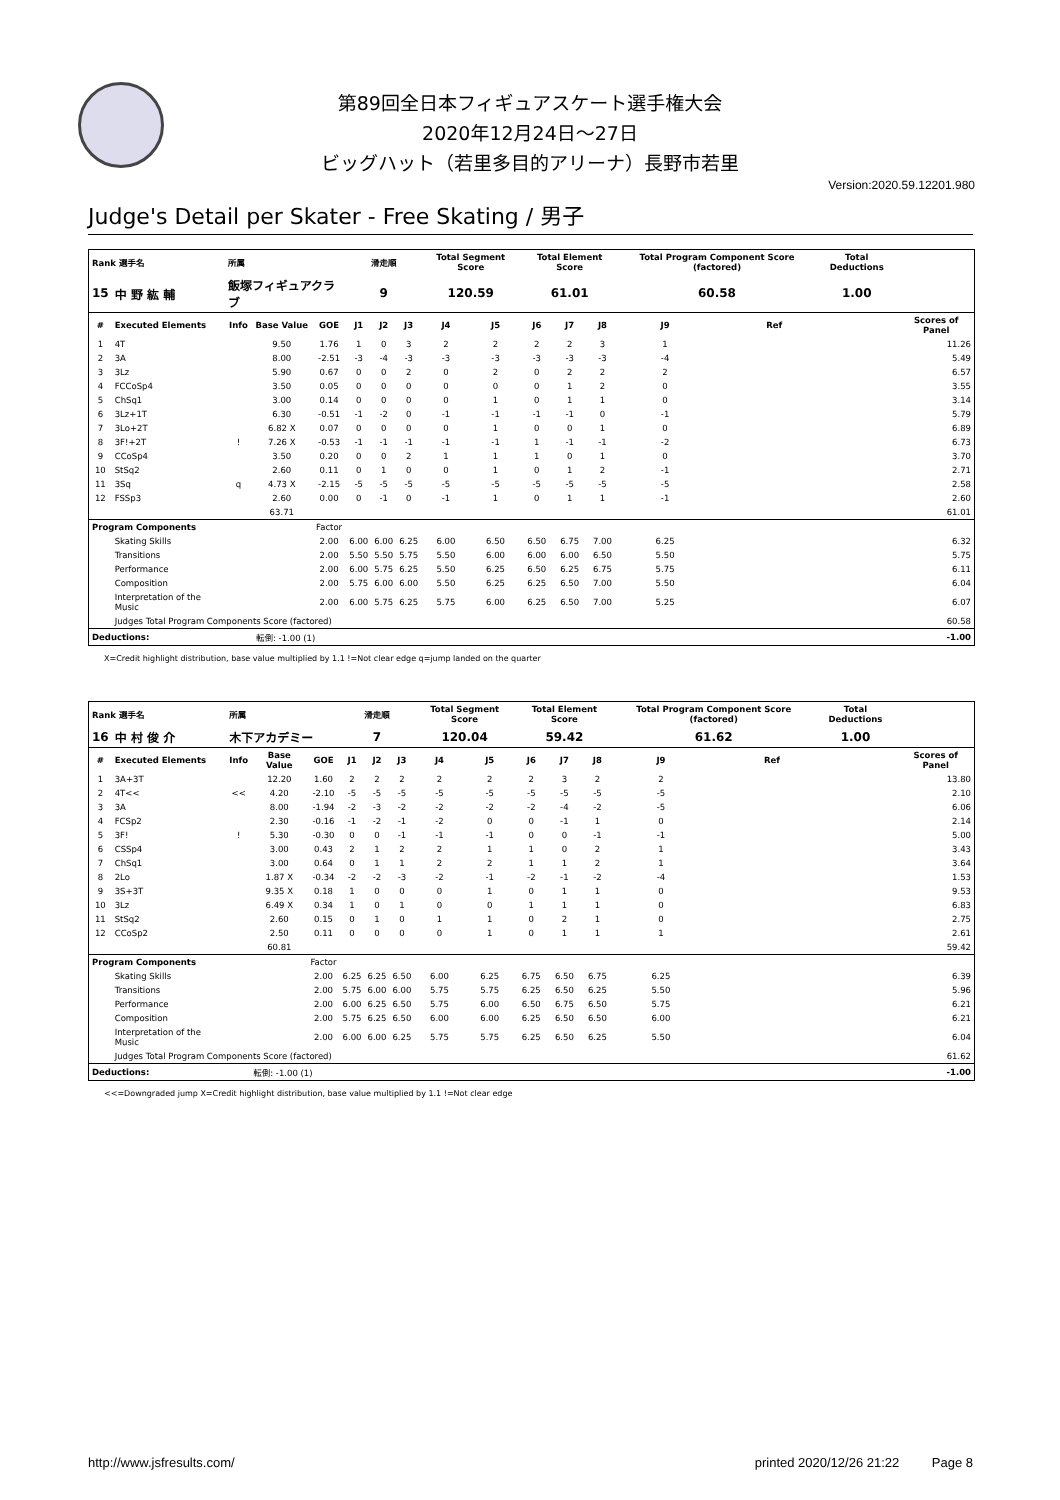第89回全日本フィギュアスケート選手権大会
2020年12月24日～27日
ビッグハット（若里多目的アリーナ）長野市若里
Version:2020.59.12201.980
Judge's Detail per Skater - Free Skating / 男子
| Rank 選手名 | | 所属 | | | 滑走順 | | | Total Segment Score | | Total Element Score | | | Total Program Component Score (factored) | | | Total Deductions | |
| --- | --- | --- | --- | --- | --- | --- | --- | --- | --- | --- | --- | --- | --- | --- | --- | --- | --- |
| 15 | 中 野 紘 輔 | 飯塚フィギュアクラブ | | | 9 | | | 120.59 | | 61.01 | | | 60.58 | | | 1.00 | |
| # | Executed Elements | Info | Base Value | GOE | J1 | J2 | J3 | J4 | J5 | J6 | J7 | J8 | J9 | | Ref | | Scores of Panel |
| 1 | 4T | | 9.50 | 1.76 | 1 | 0 | 3 | 2 | 2 | 2 | 2 | 3 | 1 | | | | 11.26 |
| 2 | 3A | | 8.00 | -2.51 | -3 | -4 | -3 | -3 | -3 | -3 | -3 | -3 | -4 | | | | 5.49 |
| 3 | 3Lz | | 5.90 | 0.67 | 0 | 0 | 2 | 0 | 2 | 0 | 2 | 2 | 2 | | | | 6.57 |
| 4 | FCCoSp4 | | 3.50 | 0.05 | 0 | 0 | 0 | 0 | 0 | 0 | 1 | 2 | 0 | | | | 3.55 |
| 5 | ChSq1 | | 3.00 | 0.14 | 0 | 0 | 0 | 0 | 1 | 0 | 1 | 1 | 0 | | | | 3.14 |
| 6 | 3Lz+1T | | 6.30 | -0.51 | -1 | -2 | 0 | -1 | -1 | -1 | -1 | 0 | -1 | | | | 5.79 |
| 7 | 3Lo+2T | | 6.82 X | 0.07 | 0 | 0 | 0 | 0 | 1 | 0 | 0 | 1 | 0 | | | | 6.89 |
| 8 | 3F!+2T | ! | 7.26 X | -0.53 | -1 | -1 | -1 | -1 | -1 | 1 | -1 | -1 | -2 | | | | 6.73 |
| 9 | CCoSp4 | | 3.50 | 0.20 | 0 | 0 | 2 | 1 | 1 | 1 | 0 | 1 | 0 | | | | 3.70 |
| 10 | StSq2 | | 2.60 | 0.11 | 0 | 1 | 0 | 0 | 1 | 0 | 1 | 2 | -1 | | | | 2.71 |
| 11 | 3Sq | q | 4.73 X | -2.15 | -5 | -5 | -5 | -5 | -5 | -5 | -5 | -5 | -5 | | | | 2.58 |
| 12 | FSSp3 | | 2.60 | 0.00 | 0 | -1 | 0 | -1 | 1 | 0 | 1 | 1 | -1 | | | | 2.60 |
| | | | 63.71 | | | | | | | | | | | | | | 61.01 |
| Program Components | | | | Factor | | | | | | | | | | | | | |
| | Skating Skills | | | 2.00 | 6.00 | 6.00 | 6.25 | 6.00 | 6.50 | 6.50 | 6.75 | 7.00 | 6.25 | | | | 6.32 |
| | Transitions | | | 2.00 | 5.50 | 5.50 | 5.75 | 5.50 | 6.00 | 6.00 | 6.00 | 6.50 | 5.50 | | | | 5.75 |
| | Performance | | | 2.00 | 6.00 | 5.75 | 6.25 | 5.50 | 6.25 | 6.50 | 6.25 | 6.75 | 5.75 | | | | 6.11 |
| | Composition | | | 2.00 | 5.75 | 6.00 | 6.00 | 5.50 | 6.25 | 6.25 | 6.50 | 7.00 | 5.50 | | | | 6.04 |
| | Interpretation of the Music | | | 2.00 | 6.00 | 5.75 | 6.25 | 5.75 | 6.00 | 6.25 | 6.50 | 7.00 | 5.25 | | | | 6.07 |
| | Judges Total Program Components Score (factored) | | | | | | | | | | | | | | | | 60.58 |
| Deductions: | | 転倒: -1.00 (1) | | | | | | | | | | | | | | | -1.00 |
X=Credit highlight distribution, base value multiplied by 1.1 !=Not clear edge q=jump landed on the quarter
| Rank 選手名 | | 所属 | | | 滑走順 | | | Total Segment Score | | Total Element Score | | | Total Program Component Score (factored) | | | Total Deductions | |
| --- | --- | --- | --- | --- | --- | --- | --- | --- | --- | --- | --- | --- | --- | --- | --- | --- | --- |
| 16 | 中 村 俊 介 | 木下アカデミー | | | 7 | | | 120.04 | | 59.42 | | | 61.62 | | | 1.00 | |
| # | Executed Elements | Info | Base Value | GOE | J1 | J2 | J3 | J4 | J5 | J6 | J7 | J8 | J9 | | Ref | | Scores of Panel |
| 1 | 3A+3T | | 12.20 | 1.60 | 2 | 2 | 2 | 2 | 2 | 2 | 3 | 2 | 2 | | | | 13.80 |
| 2 | 4T<< | << | 4.20 | -2.10 | -5 | -5 | -5 | -5 | -5 | -5 | -5 | -5 | -5 | | | | 2.10 |
| 3 | 3A | | 8.00 | -1.94 | -2 | -3 | -2 | -2 | -2 | -2 | -4 | -2 | -5 | | | | 6.06 |
| 4 | FCSp2 | | 2.30 | -0.16 | -1 | -2 | -1 | -2 | 0 | 0 | -1 | 1 | 0 | | | | 2.14 |
| 5 | 3F! | ! | 5.30 | -0.30 | 0 | 0 | -1 | -1 | -1 | 0 | 0 | -1 | -1 | | | | 5.00 |
| 6 | CSSp4 | | 3.00 | 0.43 | 2 | 1 | 2 | 2 | 1 | 1 | 0 | 2 | 1 | | | | 3.43 |
| 7 | ChSq1 | | 3.00 | 0.64 | 0 | 1 | 1 | 2 | 2 | 1 | 1 | 2 | 1 | | | | 3.64 |
| 8 | 2Lo | | 1.87 X | -0.34 | -2 | -2 | -3 | -2 | -1 | -2 | -1 | -2 | -4 | | | | 1.53 |
| 9 | 3S+3T | | 9.35 X | 0.18 | 1 | 0 | 0 | 0 | 1 | 0 | 1 | 1 | 0 | | | | 9.53 |
| 10 | 3Lz | | 6.49 X | 0.34 | 1 | 0 | 1 | 0 | 0 | 1 | 1 | 1 | 0 | | | | 6.83 |
| 11 | StSq2 | | 2.60 | 0.15 | 0 | 1 | 0 | 1 | 1 | 0 | 2 | 1 | 0 | | | | 2.75 |
| 12 | CCoSp2 | | 2.50 | 0.11 | 0 | 0 | 0 | 0 | 1 | 0 | 1 | 1 | 1 | | | | 2.61 |
| | | | 60.81 | | | | | | | | | | | | | | 59.42 |
| Program Components | | | | Factor | | | | | | | | | | | | | |
| | Skating Skills | | | 2.00 | 6.25 | 6.25 | 6.50 | 6.00 | 6.25 | 6.75 | 6.50 | 6.75 | 6.25 | | | | 6.39 |
| | Transitions | | | 2.00 | 5.75 | 6.00 | 6.00 | 5.75 | 5.75 | 6.25 | 6.50 | 6.25 | 5.50 | | | | 5.96 |
| | Performance | | | 2.00 | 6.00 | 6.25 | 6.50 | 5.75 | 6.00 | 6.50 | 6.75 | 6.50 | 5.75 | | | | 6.21 |
| | Composition | | | 2.00 | 5.75 | 6.25 | 6.50 | 6.00 | 6.00 | 6.25 | 6.50 | 6.50 | 6.00 | | | | 6.21 |
| | Interpretation of the Music | | | 2.00 | 6.00 | 6.00 | 6.25 | 5.75 | 5.75 | 6.25 | 6.50 | 6.25 | 5.50 | | | | 6.04 |
| | Judges Total Program Components Score (factored) | | | | | | | | | | | | | | | | 61.62 |
| Deductions: | | 転倒: -1.00 (1) | | | | | | | | | | | | | | | -1.00 |
<<=Downgraded jump X=Credit highlight distribution, base value multiplied by 1.1 !=Not clear edge
http://www.jsfresults.com/ printed 2020/12/26 21:22 Page 8